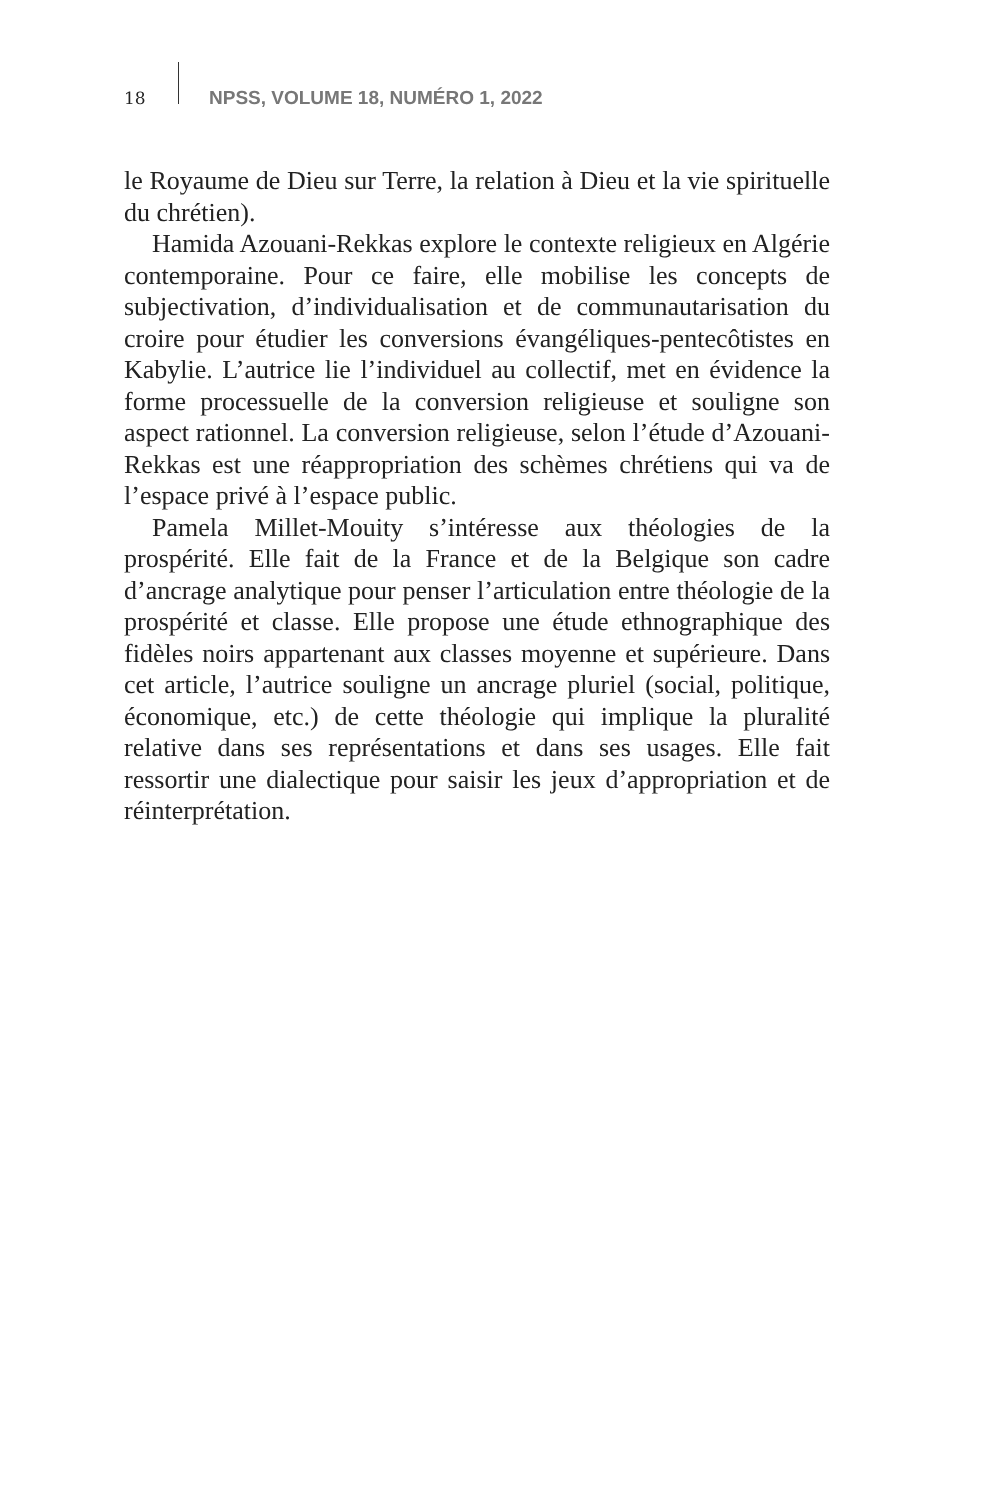18 NPSS, VOLUME 18, NUMÉRO 1, 2022
le Royaume de Dieu sur Terre, la relation à Dieu et la vie spirituelle du chrétien).
Hamida Azouani-Rekkas explore le contexte religieux en Algérie contemporaine. Pour ce faire, elle mobilise les concepts de subjectivation, d’individualisation et de communautarisation du croire pour étudier les conversions évangéliques-pentecôtistes en Kabylie. L’autrice lie l’individuel au collectif, met en évidence la forme processuelle de la conversion religieuse et souligne son aspect rationnel. La conversion religieuse, selon l’étude d’Azouani-Rekkas est une réappropriation des schèmes chrétiens qui va de l’espace privé à l’espace public.
Pamela Millet-Mouity s’intéresse aux théologies de la prospérité. Elle fait de la France et de la Belgique son cadre d’ancrage analytique pour penser l’articulation entre théologie de la prospérité et classe. Elle propose une étude ethnographique des fidèles noirs appartenant aux classes moyenne et supérieure. Dans cet article, l’autrice souligne un ancrage pluriel (social, politique, économique, etc.) de cette théologie qui implique la pluralité relative dans ses représentations et dans ses usages. Elle fait ressortir une dialectique pour saisir les jeux d’appropriation et de réinterprétation.